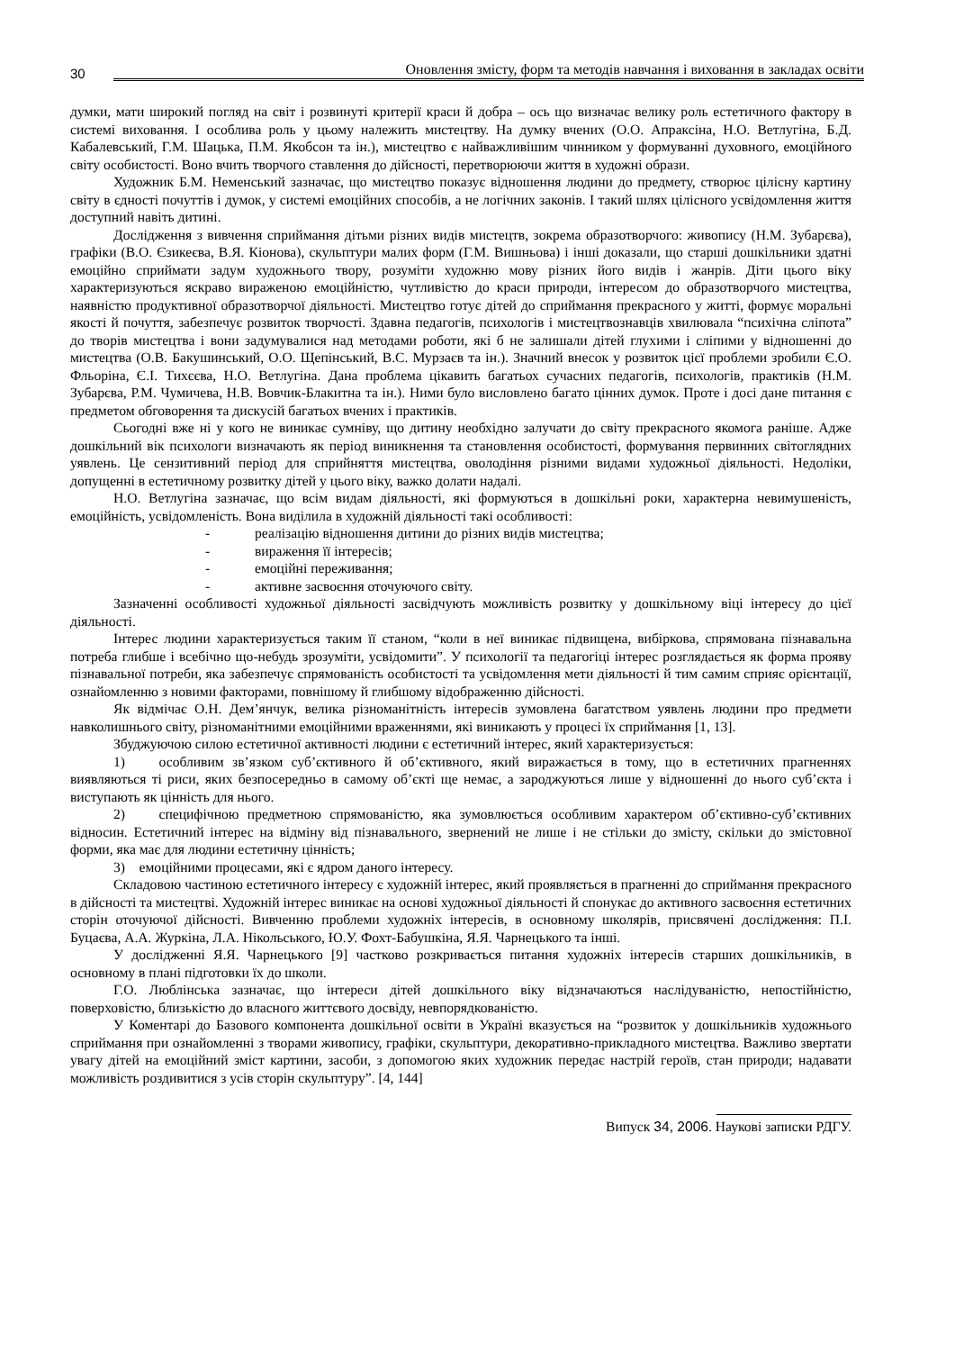30 Оновлення змісту, форм та методів навчання і виховання в закладах освіти
думки, мати широкий погляд на світ і розвинуті критерії краси й добра – ось що визначає велику роль естетичного фактору в системі виховання. І особлива роль у цьому належить мистецтву. На думку вчених (О.О. Апраксіна, Н.О. Ветлугіна, Б.Д. Кабалевський, Г.М. Шацька, П.М. Якобсон та ін.), мистецтво є найважливішим чинником у формуванні духовного, емоційного світу особистості. Воно вчить творчого ставлення до дійсності, перетворюючи життя в художні образи.
Художник Б.М. Неменський зазначає, що мистецтво показує відношення людини до предмету, створює цілісну картину світу в єдності почуттів і думок, у системі емоційних способів, а не логічних законів. І такий шлях цілісного усвідомлення життя доступний навіть дитині.
Дослідження з вивчення сприймання дітьми різних видів мистецтв, зокрема образотворчого: живопису (Н.М. Зубарєва), графіки (В.О. Єзикеєва, В.Я. Кіонова), скульптури малих форм (Г.М. Вишньова) і інші доказали, що старші дошкільники здатні емоційно сприймати задум художнього твору, розуміти художню мову різних його видів і жанрів. Діти цього віку характеризуються яскраво вираженою емоційністю, чутливістю до краси природи, інтересом до образотворчого мистецтва, наявністю продуктивної образотворчої діяльності. Мистецтво готує дітей до сприймання прекрасного у житті, формує моральні якості й почуття, забезпечує розвиток творчості. Здавна педагогів, психологів і мистецтвознавців хвилювала “психічна сліпота” до творів мистецтва і вони задумувалися над методами роботи, які б не залишали дітей глухими і сліпими у відношенні до мистецтва (О.В. Бакушинський, О.О. Щепінський, В.С. Мурзаєв та ін.). Значний внесок у розвиток цієї проблеми зробили Є.О. Фльоріна, Є.І. Тихєєва, Н.О. Ветлугіна. Дана проблема цікавить багатьох сучасних педагогів, психологів, практиків (Н.М. Зубарєва, Р.М. Чумичева, Н.В. Вовчик-Блакитна та ін.). Ними було висловлено багато цінних думок. Проте і досі дане питання є предметом обговорення та дискусій багатьох вчених і практиків.
Сьогодні вже ні у кого не виникає сумніву, що дитину необхідно залучати до світу прекрасного якомога раніше. Адже дошкільний вік психологи визначають як період виникнення та становлення особистості, формування первинних світоглядних уявлень. Це сензитивний період для сприйняття мистецтва, оволодіння різними видами художньої діяльності. Недоліки, допущенні в естетичному розвитку дітей у цього віку, важко долати надалі.
Н.О. Ветлугіна зазначає, що всім видам діяльності, які формуються в дошкільні роки, характерна невимушеність, емоційність, усвідомленість. Вона виділила в художній діяльності такі особливості:
- реалізацію відношення дитини до різних видів мистецтва;
- вираження її інтересів;
- емоційні переживання;
- активне засвоєння оточуючого світу.
Зазначенні особливості художньої діяльності засвідчують можливість розвитку у дошкільному віці інтересу до цієї діяльності.
Інтерес людини характеризується таким її станом, “коли в неї виникає підвищена, вибіркова, спрямована пізнавальна потреба глибше і всебічно що-небудь зрозуміти, усвідомити”. У психології та педагогіці інтерес розглядається як форма прояву пізнавальної потреби, яка забезпечує спрямованість особистості та усвідомлення мети діяльності й тим самим сприяє орієнтації, ознайомленню з новими факторами, повнішому й глибшому відображенню дійсності.
Як відмічає О.Н. Дем’янчук, велика різноманітність інтересів зумовлена багатством уявлень людини про предмети навколишнього світу, різноманітними емоційними враженнями, які виникають у процесі їх сприймання [1, 13].
Збуджуючою силою естетичної активності людини є естетичний інтерес, який характеризується:
1) особливим зв’язком суб’єктивного й об’єктивного, який виражається в тому, що в естетичних прагненнях виявляються ті риси, яких безпосередньо в самому об’єкті ще немає, а зароджуються лише у відношенні до нього суб’єкта і виступають як цінність для нього.
2) специфічною предметною спрямованістю, яка зумовлюється особливим характером об’єктивно-суб’єктивних відносин. Естетичний інтерес на відміну від пізнавального, звернений не лише і не стільки до змісту, скільки до змістовної форми, яка має для людини естетичну цінність;
3) емоційними процесами, які є ядром даного інтересу.
Складовою частиною естетичного інтересу є художній інтерес, який проявляється в прагненні до сприймання прекрасного в дійсності та мистецтві. Художній інтерес виникає на основі художньої діяльності й спонукає до активного засвоєння естетичних сторін оточуючої дійсності. Вивченню проблеми художніх інтересів, в основному школярів, присвячені дослідження: П.І. Буцаєва, А.А. Журкіна, Л.А. Нікольського, Ю.У. Фохт-Бабушкіна, Я.Я. Чарнецького та інші.
У дослідженні Я.Я. Чарнецького [9] частково розкривається питання художніх інтересів старших дошкільників, в основному в плані підготовки їх до школи.
Г.О. Люблінська зазначає, що інтереси дітей дошкільного віку відзначаються наслідуваністю, непостійністю, поверховістю, близькістю до власного життєвого досвіду, невпорядкованістю.
У Коментарі до Базового компонента дошкільної освіти в Україні вказується на “розвиток у дошкільників художнього сприймання при ознайомленні з творами живопису, графіки, скульптури, декоративно-прикладного мистецтва. Важливо звертати увагу дітей на емоційний зміст картини, засоби, з допомогою яких художник передає настрій героїв, стан природи; надавати можливість роздивитися з усів сторін скульптуру”. [4, 144]
Випуск 34, 2006. Наукові записки РДГУ.